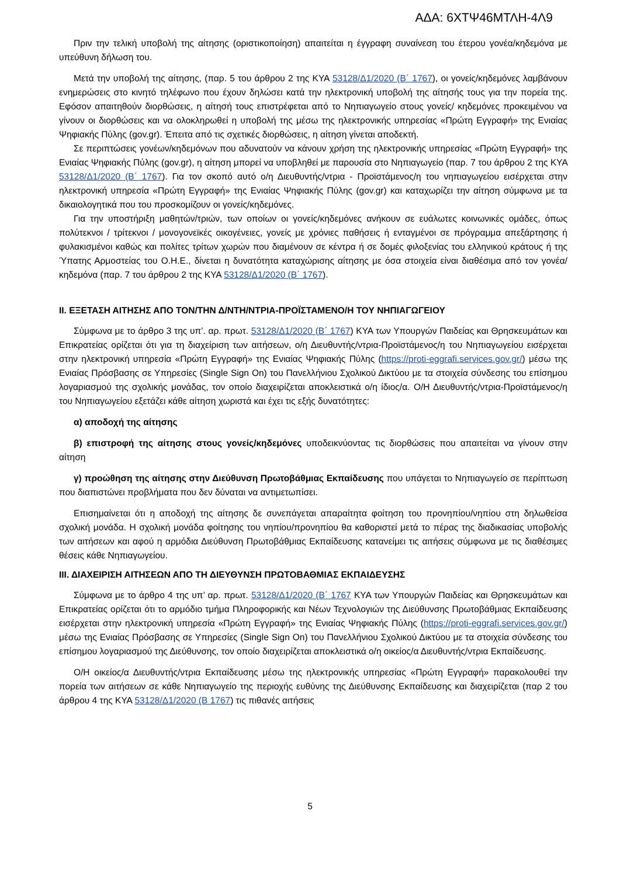ΑΔΑ: 6ΧΤΨ46ΜΤΛΗ-4Λ9
Πριν την τελική υποβολή της αίτησης (οριστικοποίηση) απαιτείται η έγγραφη συναίνεση του έτερου γονέα/κηδεμόνα με υπεύθυνη δήλωση του.
Μετά την υποβολή της αίτησης, (παρ. 5 του άρθρου 2 της ΚΥΑ 53128/Δ1/2020 (Β΄ 1767), οι γονείς/κηδεμόνες λαμβάνουν ενημερώσεις στο κινητό τηλέφωνο που έχουν δηλώσει κατά την ηλεκτρονική υποβολή της αίτησής τους για την πορεία της. Εφόσον απαιτηθούν διορθώσεις, η αίτησή τους επιστρέφεται από το Νηπιαγωγείο στους γονείς/ κηδεμόνες προκειμένου να γίνουν οι διορθώσεις και να ολοκληρωθεί η υποβολή της μέσω της ηλεκτρονικής υπηρεσίας «Πρώτη Εγγραφή» της Ενιαίας Ψηφιακής Πύλης (gov.gr). Έπειτα από τις σχετικές διορθώσεις, η αίτηση γίνεται αποδεκτή.
Σε περιπτώσεις γονέων/κηδεμόνων που αδυνατούν να κάνουν χρήση της ηλεκτρονικής υπηρεσίας «Πρώτη Εγγραφή» της Ενιαίας Ψηφιακής Πύλης (gov.gr), η αίτηση μπορεί να υποβληθεί με παρουσία στο Νηπιαγωγείο (παρ. 7 του άρθρου 2 της ΚΥΑ 53128/Δ1/2020 (Β΄ 1767). Για τον σκοπό αυτό ο/η Διευθυντής/ντρια - Προϊστάμενος/η του νηπιαγωγείου εισέρχεται στην ηλεκτρονική υπηρεσία «Πρώτη Εγγραφή» της Ενιαίας Ψηφιακής Πύλης (gov.gr) και καταχωρίζει την αίτηση σύμφωνα με τα δικαιολογητικά που του προσκομίζουν οι γονείς/κηδεμόνες.
Για την υποστήριξη μαθητών/τριών, των οποίων οι γονείς/κηδεμόνες ανήκουν σε ευάλωτες κοινωνικές ομάδες, όπως πολύτεκνοι / τρίτεκνοι / μονογονεϊκές οικογένειες, γονείς με χρόνιες παθήσεις ή ενταγμένοι σε πρόγραμμα απεξάρτησης ή φυλακισμένοι καθώς και πολίτες τρίτων χωρών που διαμένουν σε κέντρα ή σε δομές φιλοξενίας του ελληνικού κράτους ή της Ύπατης Αρμοστείας του Ο.Η.Ε., δίνεται η δυνατότητα καταχώρισης αίτησης με όσα στοιχεία είναι διαθέσιμα από τον γονέα/κηδεμόνα (παρ. 7 του άρθρου 2 της ΚΥΑ 53128/Δ1/2020 (Β΄ 1767).
ΙΙ. ΕΞΕΤΑΣΗ ΑΙΤΗΣΗΣ ΑΠΟ ΤΟΝ/ΤΗΝ Δ/ΝΤΗ/ΝΤΡΙΑ-ΠΡΟΪΣΤΑΜΕΝΟ/Η ΤΟΥ ΝΗΠΙΑΓΩΓΕΙΟΥ
Σύμφωνα με το άρθρο 3 της υπ’. αρ. πρωτ. 53128/Δ1/2020 (Β΄ 1767) ΚΥΑ των Υπουργών Παιδείας και Θρησκευμάτων και Επικρατείας ορίζεται ότι για τη διαχείριση των αιτήσεων, ο/η Διευθυντής/ντρια-Προϊστάμενος/η του Νηπιαγωγείου εισέρχεται στην ηλεκτρονική υπηρεσία «Πρώτη Εγγραφή» της Ενιαίας Ψηφιακής Πύλης (https://proti-eggrafi.services.gov.gr/) μέσω της Ενιαίας Πρόσβασης σε Υπηρεσίες (Single Sign On) του Πανελλήνιου Σχολικού Δικτύου με τα στοιχεία σύνδεσης του επίσημου λογαριασμού της σχολικής μονάδας, τον οποίο διαχειρίζεται αποκλειστικά ο/η ίδιος/α. Ο/Η Διευθυντής/ντρια-Προϊστάμενος/η του Νηπιαγωγείου εξετάζει κάθε αίτηση χωριστά και έχει τις εξής δυνατότητες:
α) αποδοχή της αίτησης
β) επιστροφή της αίτησης στους γονείς/κηδεμόνες υποδεικνύοντας τις διορθώσεις που απαιτείται να γίνουν στην αίτηση
γ) προώθηση της αίτησης στην Διεύθυνση Πρωτοβάθμιας Εκπαίδευσης που υπάγεται το Νηπιαγωγείο σε περίπτωση που διαπιστώνει προβλήματα που δεν δύναται να αντιμετωπίσει.
Επισημαίνεται ότι η αποδοχή της αίτησης δε συνεπάγεται απαραίτητα φοίτηση του προνηπίου/νηπίου στη δηλωθείσα σχολική μονάδα. Η σχολική μονάδα φοίτησης του νηπίου/προνηπίου θα καθοριστεί μετά το πέρας της διαδικασίας υποβολής των αιτήσεων και αφού η αρμόδια Διεύθυνση Πρωτοβάθμιας Εκπαίδευσης κατανείμει τις αιτήσεις σύμφωνα με τις διαθέσιμες θέσεις κάθε Νηπιαγωγείου.
ΙΙΙ. ΔΙΑΧΕΙΡΙΣΗ ΑΙΤΗΣΕΩΝ ΑΠΟ ΤΗ ΔΙΕΥΘΥΝΣΗ ΠΡΩΤΟΒΑΘΜΙΑΣ ΕΚΠΑΙΔΕΥΣΗΣ
Σύμφωνα με το άρθρο 4 της υπ’ αρ. πρωτ. 53128/Δ1/2020 (Β΄ 1767 ΚΥΑ των Υπουργών Παιδείας και Θρησκευμάτων και Επικρατείας ορίζεται ότι το αρμόδιο τμήμα Πληροφορικής και Νέων Τεχνολογιών της Διεύθυνσης Πρωτοβάθμιας Εκπαίδευσης εισέρχεται στην ηλεκτρονική υπηρεσία «Πρώτη Εγγραφή» της Ενιαίας Ψηφιακής Πύλης (https://proti-eggrafi.services.gov.gr/) μέσω της Ενιαίας Πρόσβασης σε Υπηρεσίες (Single Sign On) του Πανελλήνιου Σχολικού Δικτύου με τα στοιχεία σύνδεσης του επίσημου λογαριασμού της Διεύθυνσης, τον οποίο διαχειρίζεται αποκλειστικά ο/η οικείος/α Διευθυντής/ντρια Εκπαίδευσης.
Ο/Η οικείος/α Διευθυντής/ντρια Εκπαίδευσης μέσω της ηλεκτρονικής υπηρεσίας «Πρώτη Εγγραφή» παρακολουθεί την πορεία των αιτήσεων σε κάθε Νηπιαγωγείο της περιοχής ευθύνης της Διεύθυνσης Εκπαίδευσης και διαχειρίζεται (παρ 2 του άρθρου 4 της ΚΥΑ 53128/Δ1/2020 (Β 1767) τις πιθανές αιτήσεις
5